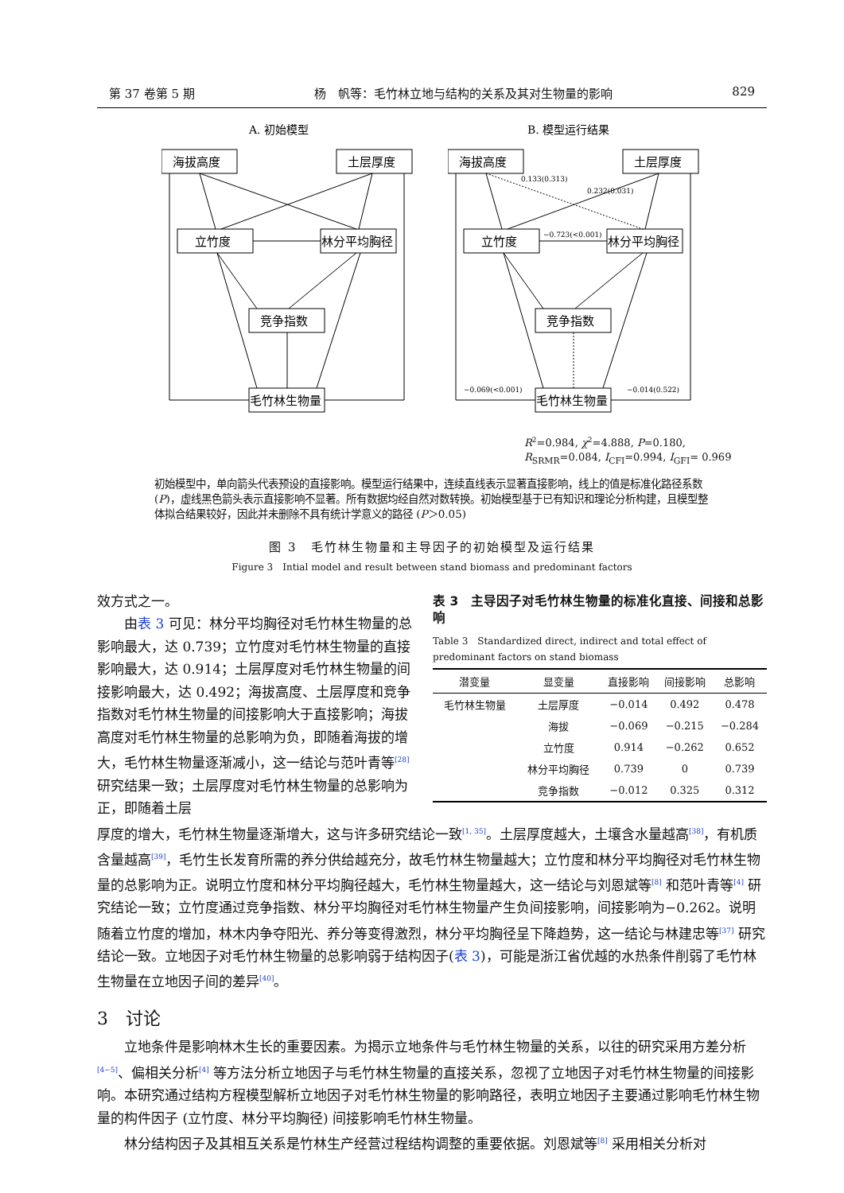第 37 卷第 5 期 杨　帆等：毛竹林立地与结构的关系及其对生物量的影响 829
A. 初始模型
海拔高度
土层厚度
立竹度
林分平均胸径
竞争指数
毛竹林生物量
B. 模型运行结果
海拔高度
土层厚度
立竹度
林分平均胸径
竞争指数
毛竹林生物量
0.133(0.313)
0.232(0.031)
−0.723(<0.001)
−0.069(<0.001)
−0.014(0.522)
R<sup>2</sup>=0.984, χ<sup>2</sup>=4.888, P=0.180,
R<sub>SRMR</sub>=0.084, I<sub>CFI</sub>=0.994, I<sub>GFI</sub>= 0.969
初始模型中，单向箭头代表预设的直接影响。模型运行结果中，连续直线表示显著直接影响，线上的值是标准化路径系数(P)，虚线黑色箭头表示直接影响不显著。所有数据均经自然对数转换。初始模型基于已有知识和理论分析构建，且模型整体拟合结果较好，因此并未删除不具有统计学意义的路径 (P＞0.05)
图 3　毛竹林生物量和主导因子的初始模型及运行结果
Figure 3　Intial model and result between stand biomass and predominant factors
效方式之一。
由表 3 可见：林分平均胸径对毛竹林生物量的总影响最大，达 0.739；立竹度对毛竹林生物量的直接影响最大，达 0.914；土层厚度对毛竹林生物量的间接影响最大，达 0.492；海拔高度、土层厚度和竞争指数对毛竹林生物量的间接影响大于直接影响；海拔高度对毛竹林生物量的总影响为负，即随着海拔的增大，毛竹林生物量逐渐减小，这一结论与范叶青等<sup>[28]</sup> 研究结果一致；土层厚度对毛竹林生物量的总影响为正，即随着土层
表 3　主导因子对毛竹林生物量的标准化直接、间接和总影响
Table 3　Standardized direct, indirect and total effect of predominant factors on stand biomass
| 潜变量 | 显变量 | 直接影响 | 间接影响 | 总影响 |
| --- | --- | --- | --- | --- |
| 毛竹林生物量 | 土层厚度 | −0.014 | 0.492 | 0.478 |
| | 海拔 | −0.069 | −0.215 | −0.284 |
| | 立竹度 | 0.914 | −0.262 | 0.652 |
| | 林分平均胸径 | 0.739 | 0 | 0.739 |
| | 竞争指数 | −0.012 | 0.325 | 0.312 |
厚度的增大，毛竹林生物量逐渐增大，这与许多研究结论一致<sup>[1, 35]</sup>。土层厚度越大，土壤含水量越高<sup>[38]</sup>，有机质含量越高<sup>[39]</sup>，毛竹生长发育所需的养分供给越充分，故毛竹林生物量越大；立竹度和林分平均胸径对毛竹林生物量的总影响为正。说明立竹度和林分平均胸径越大，毛竹林生物量越大，这一结论与刘恩斌等<sup>[8]</sup> 和范叶青等<sup>[4]</sup> 研究结论一致；立竹度通过竞争指数、林分平均胸径对毛竹林生物量产生负间接影响，间接影响为−0.262。说明随着立竹度的增加，林木内争夺阳光、养分等变得激烈，林分平均胸径呈下降趋势，这一结论与林建忠等<sup>[37]</sup> 研究结论一致。立地因子对毛竹林生物量的总影响弱于结构因子(表 3)，可能是浙江省优越的水热条件削弱了毛竹林生物量在立地因子间的差异<sup>[40]</sup>。
3　讨论
立地条件是影响林木生长的重要因素。为揭示立地条件与毛竹林生物量的关系，以往的研究采用方差分析<sup>[4−5]</sup>、偏相关分析<sup>[4]</sup> 等方法分析立地因子与毛竹林生物量的直接关系，忽视了立地因子对毛竹林生物量的间接影响。本研究通过结构方程模型解析立地因子对毛竹林生物量的影响路径，表明立地因子主要通过影响毛竹林生物量的构件因子 (立竹度、林分平均胸径) 间接影响毛竹林生物量。
林分结构因子及其相互关系是竹林生产经营过程结构调整的重要依据。刘恩斌等<sup>[8]</sup> 采用相关分析对